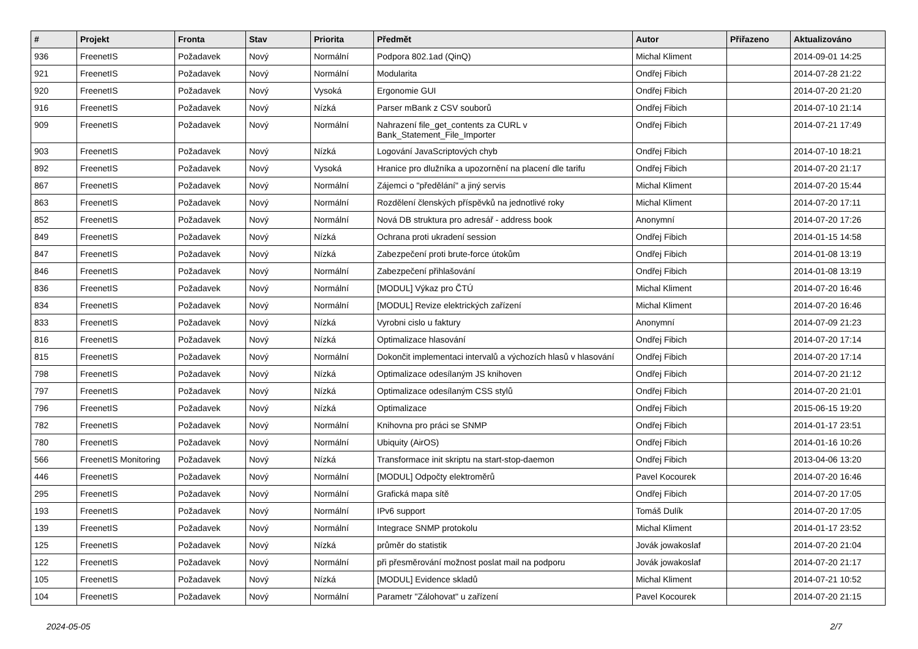| # | Projekt | Fronta | Stav | Priorita | Předmět | Autor | Přiřazeno | Aktualizováno |
| --- | --- | --- | --- | --- | --- | --- | --- | --- |
| 936 | FreenetIS | Požadavek | Nový | Normální | Podpora 802.1ad (QinQ) | Michal Kliment | | 2014-09-01 14:25 |
| 921 | FreenetIS | Požadavek | Nový | Normální | Modularita | Ondřej Fibich | | 2014-07-28 21:22 |
| 920 | FreenetIS | Požadavek | Nový | Vysoká | Ergonomie GUI | Ondřej Fibich | | 2014-07-20 21:20 |
| 916 | FreenetIS | Požadavek | Nový | Nízká | Parser mBank z CSV souborů | Ondřej Fibich | | 2014-07-10 21:14 |
| 909 | FreenetIS | Požadavek | Nový | Normální | Nahrazení file_get_contents za CURL v Bank_Statement_File_Importer | Ondřej Fibich | | 2014-07-21 17:49 |
| 903 | FreenetIS | Požadavek | Nový | Nízká | Logování JavaScriptových chyb | Ondřej Fibich | | 2014-07-10 18:21 |
| 892 | FreenetIS | Požadavek | Nový | Vysoká | Hranice pro dlužníka a upozornění na placení dle tarifu | Ondřej Fibich | | 2014-07-20 21:17 |
| 867 | FreenetIS | Požadavek | Nový | Normální | Zájemci o "předělání" a jiný servis | Michal Kliment | | 2014-07-20 15:44 |
| 863 | FreenetIS | Požadavek | Nový | Normální | Rozdělení členských příspěvků na jednotlivé roky | Michal Kliment | | 2014-07-20 17:11 |
| 852 | FreenetIS | Požadavek | Nový | Normální | Nová DB struktura pro adresář - address book | Anonymní | | 2014-07-20 17:26 |
| 849 | FreenetIS | Požadavek | Nový | Nízká | Ochrana proti ukradení session | Ondřej Fibich | | 2014-01-15 14:58 |
| 847 | FreenetIS | Požadavek | Nový | Nízká | Zabezpečení proti brute-force útokům | Ondřej Fibich | | 2014-01-08 13:19 |
| 846 | FreenetIS | Požadavek | Nový | Normální | Zabezpečení přihlašování | Ondřej Fibich | | 2014-01-08 13:19 |
| 836 | FreenetIS | Požadavek | Nový | Normální | [MODUL] Výkaz pro ČTÚ | Michal Kliment | | 2014-07-20 16:46 |
| 834 | FreenetIS | Požadavek | Nový | Normální | [MODUL] Revize elektrických zařízení | Michal Kliment | | 2014-07-20 16:46 |
| 833 | FreenetIS | Požadavek | Nový | Nízká | Vyrobni cislo u faktury | Anonymní | | 2014-07-09 21:23 |
| 816 | FreenetIS | Požadavek | Nový | Nízká | Optimalizace hlasování | Ondřej Fibich | | 2014-07-20 17:14 |
| 815 | FreenetIS | Požadavek | Nový | Normální | Dokončit implementaci intervalů a výchozích hlasů v hlasování | Ondřej Fibich | | 2014-07-20 17:14 |
| 798 | FreenetIS | Požadavek | Nový | Nízká | Optimalizace odesílaným JS knihoven | Ondřej Fibich | | 2014-07-20 21:12 |
| 797 | FreenetIS | Požadavek | Nový | Nízká | Optimalizace odesílaným CSS stylů | Ondřej Fibich | | 2014-07-20 21:01 |
| 796 | FreenetIS | Požadavek | Nový | Nízká | Optimalizace | Ondřej Fibich | | 2015-06-15 19:20 |
| 782 | FreenetIS | Požadavek | Nový | Normální | Knihovna pro práci se SNMP | Ondřej Fibich | | 2014-01-17 23:51 |
| 780 | FreenetIS | Požadavek | Nový | Normální | Ubiquity (AirOS) | Ondřej Fibich | | 2014-01-16 10:26 |
| 566 | FreenetIS Monitoring | Požadavek | Nový | Nízká | Transformace init skriptu na start-stop-daemon | Ondřej Fibich | | 2013-04-06 13:20 |
| 446 | FreenetIS | Požadavek | Nový | Normální | [MODUL] Odpočty elektroměrů | Pavel Kocourek | | 2014-07-20 16:46 |
| 295 | FreenetIS | Požadavek | Nový | Normální | Grafická mapa sítě | Ondřej Fibich | | 2014-07-20 17:05 |
| 193 | FreenetIS | Požadavek | Nový | Normální | IPv6 support | Tomáš Dulík | | 2014-07-20 17:05 |
| 139 | FreenetIS | Požadavek | Nový | Normální | Integrace SNMP protokolu | Michal Kliment | | 2014-01-17 23:52 |
| 125 | FreenetIS | Požadavek | Nový | Nízká | průměr do statistik | Jovák jowakoslaf | | 2014-07-20 21:04 |
| 122 | FreenetIS | Požadavek | Nový | Normální | při přesměrování možnost poslat mail na podporu | Jovák jowakoslaf | | 2014-07-20 21:17 |
| 105 | FreenetIS | Požadavek | Nový | Nízká | [MODUL] Evidence skladů | Michal Kliment | | 2014-07-21 10:52 |
| 104 | FreenetIS | Požadavek | Nový | Normální | Parametr "Zálohovat" u zařízení | Pavel Kocourek | | 2014-07-20 21:15 |
2024-05-05 2/7